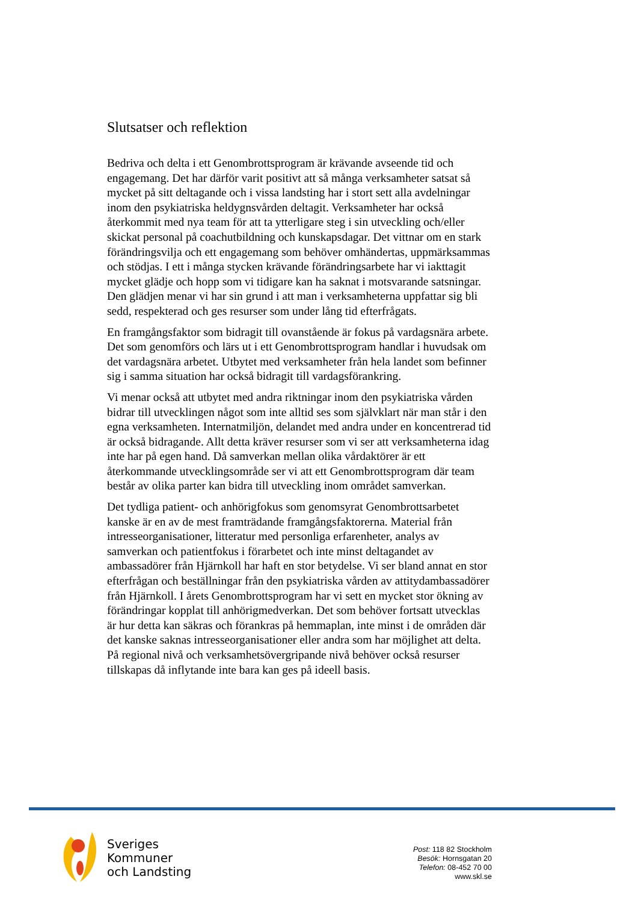Slutsatser och reflektion
Bedriva och delta i ett Genombrottsprogram är krävande avseende tid och engagemang. Det har därför varit positivt att så många verksamheter satsat så mycket på sitt deltagande och i vissa landsting har i stort sett alla avdelningar inom den psykiatriska heldygnsvården deltagit. Verksamheter har också återkommit med nya team för att ta ytterligare steg i sin utveckling och/eller skickat personal på coachutbildning och kunskapsdagar. Det vittnar om en stark förändringsvilja och ett engagemang som behöver omhändertas, uppmärksammas och stödjas. I ett i många stycken krävande förändringsarbete har vi iakttagit mycket glädje och hopp som vi tidigare kan ha saknat i motsvarande satsningar. Den glädjen menar vi har sin grund i att man i verksamheterna uppfattar sig bli sedd, respekterad och ges resurser som under lång tid efterfrågats.
En framgångsfaktor som bidragit till ovanstående är fokus på vardagsnära arbete. Det som genomförs och lärs ut i ett Genombrottsprogram handlar i huvudsak om det vardagsnära arbetet. Utbytet med verksamheter från hela landet som befinner sig i samma situation har också bidragit till vardagsförankring.
Vi menar också att utbytet med andra riktningar inom den psykiatriska vården bidrar till utvecklingen något som inte alltid ses som självklart när man står i den egna verksamheten. Internatmiljön, delandet med andra under en koncentrerad tid är också bidragande. Allt detta kräver resurser som vi ser att verksamheterna idag inte har på egen hand. Då samverkan mellan olika vårdaktörer är ett återkommande utvecklingsområde ser vi att ett Genombrottsprogram där team består av olika parter kan bidra till utveckling inom området samverkan.
Det tydliga patient- och anhörigfokus som genomsyrat Genombrottsarbetet kanske är en av de mest framträdande framgångsfaktorerna. Material från intresseorganisationer, litteratur med personliga erfarenheter, analys av samverkan och patientfokus i förarbetet och inte minst deltagandet av ambassadörer från Hjärnkoll har haft en stor betydelse. Vi ser bland annat en stor efterfrågan och beställningar från den psykiatriska vården av attitydambassadörer från Hjärnkoll. I årets Genombrottsprogram har vi sett en mycket stor ökning av förändringar kopplat till anhörigmedverkan. Det som behöver fortsatt utvecklas är hur detta kan säkras och förankras på hemmaplan, inte minst i de områden där det kanske saknas intresseorganisationer eller andra som har möjlighet att delta. På regional nivå och verksamhetsövergripande nivå behöver också resurser tillskapas då inflytande inte bara kan ges på ideell basis.
Sveriges
Kommuner
och Landsting
Post: 118 82 Stockholm
Besök: Hornsgatan 20
Telefon: 08-452 70 00
www.skl.se